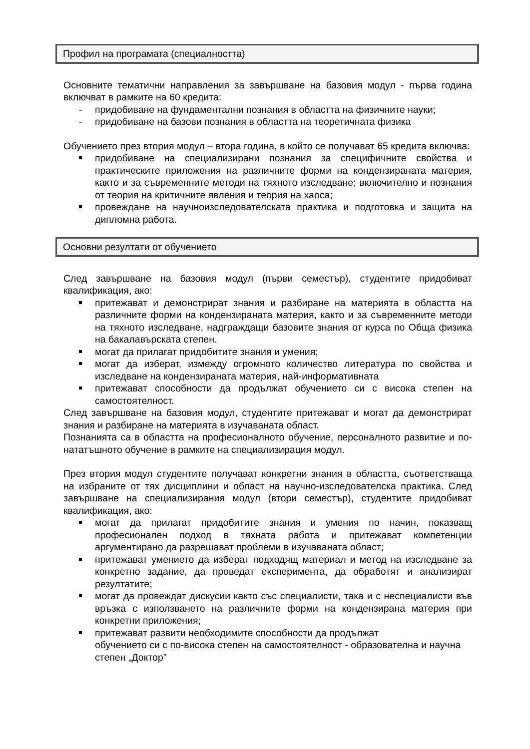Профил на програмата (специалността)
Основните тематични направления за завършване на базовия модул - първа година включват в рамките на 60 кредита:
- придобиване на фундаментални познания в областта на физичните науки;
- придобиване на базови познания в областта на теоретичната физика
Обучението през втория модул – втора година, в който се получават 65 кредита включва:
придобиване на специализирани познания за специфичните свойства и практическите приложения на различните форми на кондензираната материя, както и за съвременните методи на тяхното изследване; включително и познания от теория на критичните явления и теория на хаоса;
провеждане на научноизследователската практика и подготовка и защита на дипломна работа.
Основни резултати от обучението
След завършване на базовия модул (първи семестър), студентите придобиват квалификация, ако:
притежават и демонстрират знания и разбиране на материята в областта на различните форми на кондензираната материя, както и за съвременните методи на тяхното изследване, надграждащи базовите знания от курса по Обща физика на бакалавърската степен.
могат да прилагат придобитите знания и умения;
могат да изберат, измежду огромното количество литература по свойства и изследване на кондензираната материя, най-информативната
притежават способности да продължат обучението си с висока степен на самостоятелност.
След завършване на базовия модул, студентите притежават и могат да демонстрират знания и разбиране на материята в изучаваната област.
Познанията са в областта на професионалното обучение, персоналното развитие и по-нататъшното обучение в рамките на специализирация модул.
През втория модул студентите получават конкретни знания в областта, съответстваща на избраните от тях дисциплини и област на научно-изследователска практика. След завършване на специализирания модул (втори семестър), студентите придобиват квалификация, ако:
могат да прилагат придобитите знания и умения по начин, показващ професионален подход в тяхната работа и притежават компетенции аргументирано да разрешават проблеми в изучаваната област;
притежават умението да изберат подходящ материал и метод на изследване за конкретно задание, да проведат експеримента, да обработят и анализират резултатите;
могат да провеждат дискусии както със специалисти, така и с неспециалисти във връзка с използването на различните форми на кондензирана материя при конкретни приложения;
притежават развити необходимите способности да продължат
обучението си с по-висока степен на самостоятелност - образователна и научна степен „Доктор”